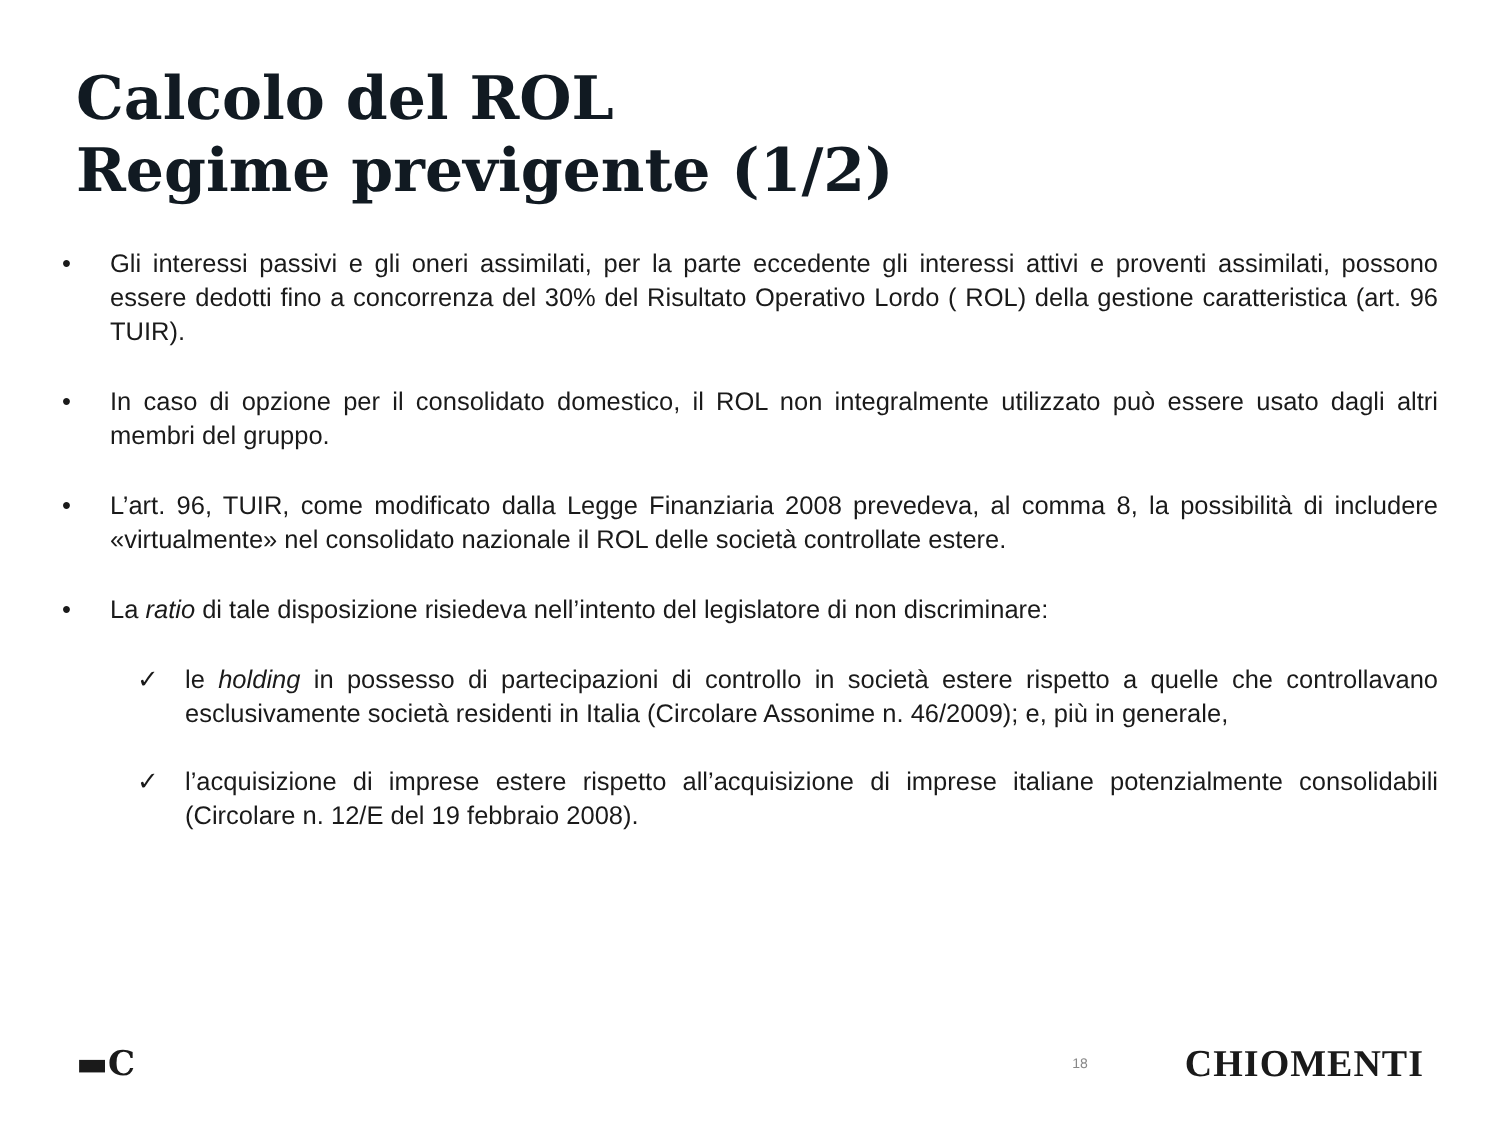Calcolo del ROL
Regime previgente (1/2)
• Gli interessi passivi e gli oneri assimilati, per la parte eccedente gli interessi attivi e proventi assimilati, possono essere dedotti fino a concorrenza del 30% del Risultato Operativo Lordo ( ROL) della gestione caratteristica (art. 96 TUIR).
• In caso di opzione per il consolidato domestico, il ROL non integralmente utilizzato può essere usato dagli altri membri del gruppo.
• L’art. 96, TUIR, come modificato dalla Legge Finanziaria 2008 prevedeva, al comma 8, la possibilità di includere «virtualmente» nel consolidato nazionale il ROL delle società controllate estere.
• La ratio di tale disposizione risiedeva nell’intento del legislatore di non discriminare:
✓ le holding in possesso di partecipazioni di controllo in società estere rispetto a quelle che controllavano esclusivamente società residenti in Italia (Circolare Assonime n. 46/2009); e, più in generale,
✓ l’acquisizione di imprese estere rispetto all’acquisizione di imprese italiane potenzialmente consolidabili (Circolare n. 12/E del 19 febbraio 2008).
▬C 18 CHIOMENTI